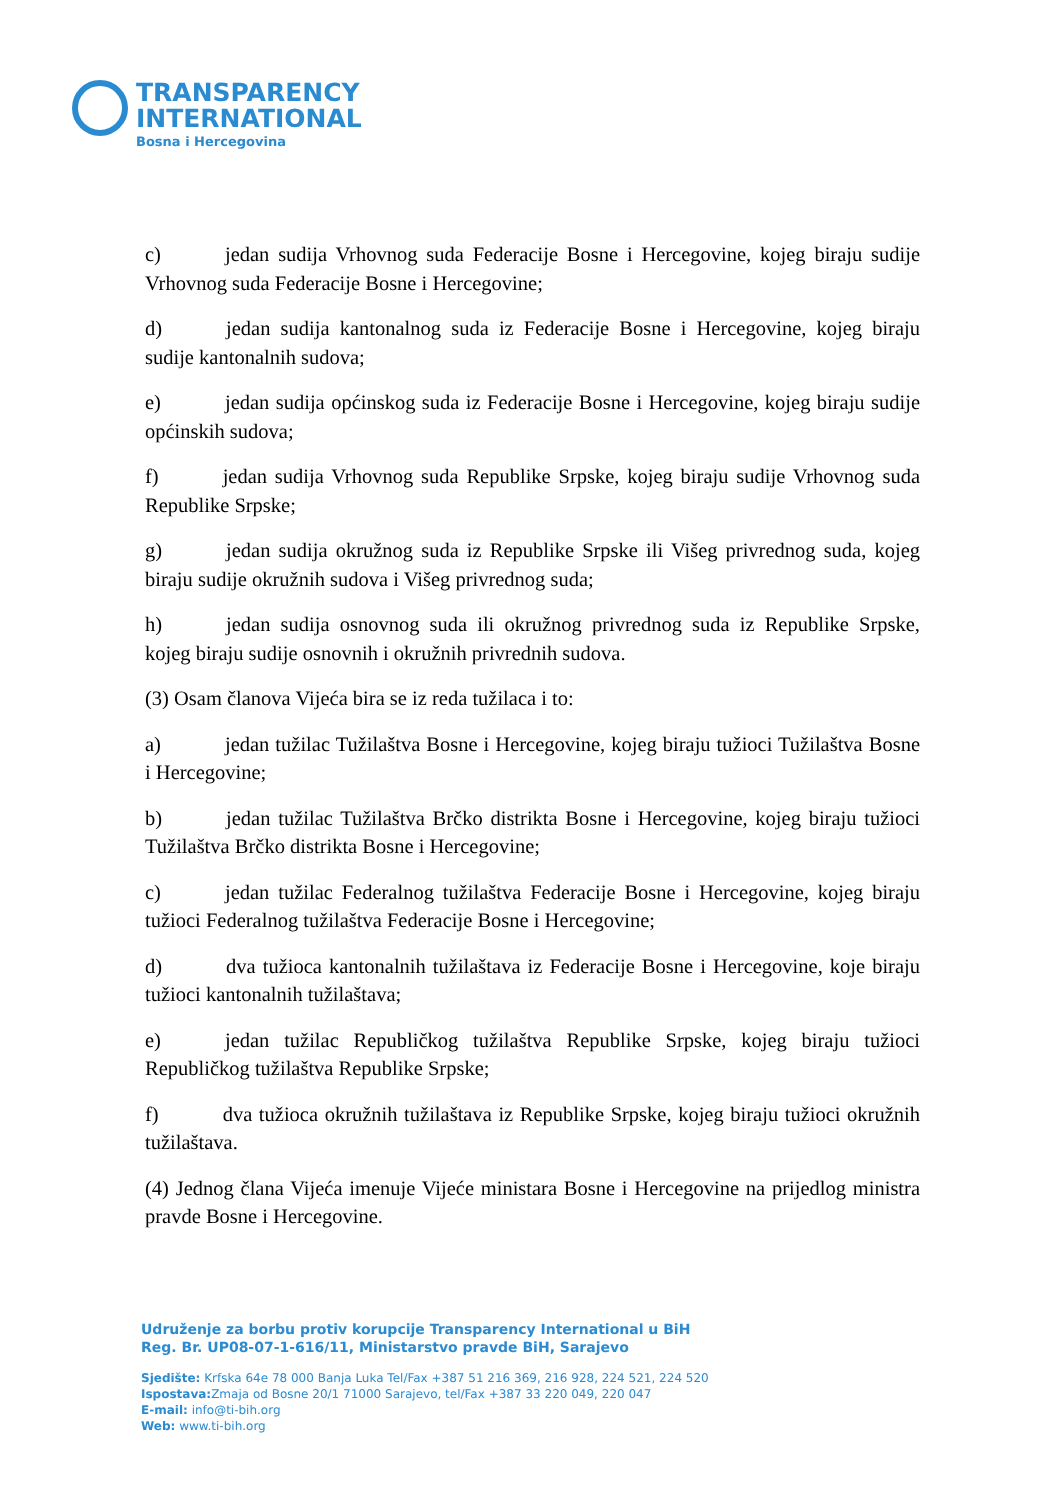TRANSPARENCY
INTERNATIONAL
Bosna i Hercegovina
c) jedan sudija Vrhovnog suda Federacije Bosne i Hercegovine, kojeg biraju sudije Vrhovnog suda Federacije Bosne i Hercegovine;
d) jedan sudija kantonalnog suda iz Federacije Bosne i Hercegovine, kojeg biraju sudije kantonalnih sudova;
e) jedan sudija općinskog suda iz Federacije Bosne i Hercegovine, kojeg biraju sudije općinskih sudova;
f) jedan sudija Vrhovnog suda Republike Srpske, kojeg biraju sudije Vrhovnog suda Republike Srpske;
g) jedan sudija okružnog suda iz Republike Srpske ili Višeg privrednog suda, kojeg biraju sudije okružnih sudova i Višeg privrednog suda;
h) jedan sudija osnovnog suda ili okružnog privrednog suda iz Republike Srpske, kojeg biraju sudije osnovnih i okružnih privrednih sudova.
(3) Osam članova Vijeća bira se iz reda tužilaca i to:
a) jedan tužilac Tužilaštva Bosne i Hercegovine, kojeg biraju tužioci Tužilaštva Bosne i Hercegovine;
b) jedan tužilac Tužilaštva Brčko distrikta Bosne i Hercegovine, kojeg biraju tužioci Tužilaštva Brčko distrikta Bosne i Hercegovine;
c) jedan tužilac Federalnog tužilaštva Federacije Bosne i Hercegovine, kojeg biraju tužioci Federalnog tužilaštva Federacije Bosne i Hercegovine;
d) dva tužioca kantonalnih tužilaštava iz Federacije Bosne i Hercegovine, koje biraju tužioci kantonalnih tužilaštava;
e) jedan tužilac Republičkog tužilaštva Republike Srpske, kojeg biraju tužioci Republičkog tužilaštva Republike Srpske;
f) dva tužioca okružnih tužilaštava iz Republike Srpske, kojeg biraju tužioci okružnih tužilaštava.
(4) Jednog člana Vijeća imenuje Vijeće ministara Bosne i Hercegovine na prijedlog ministra pravde Bosne i Hercegovine.
Udruženje za borbu protiv korupcije Transparency International u BiH
Reg. Br. UP08-07-1-616/11, Ministarstvo pravde BiH, Sarajevo
Sjedište: Krfska 64e 78 000 Banja Luka Tel/Fax +387 51 216 369, 216 928, 224 521, 224 520
Ispostava: Zmaja od Bosne 20/1 71000 Sarajevo, tel/Fax +387 33 220 049, 220 047
E-mail: info@ti-bih.org
Web: www.ti-bih.org